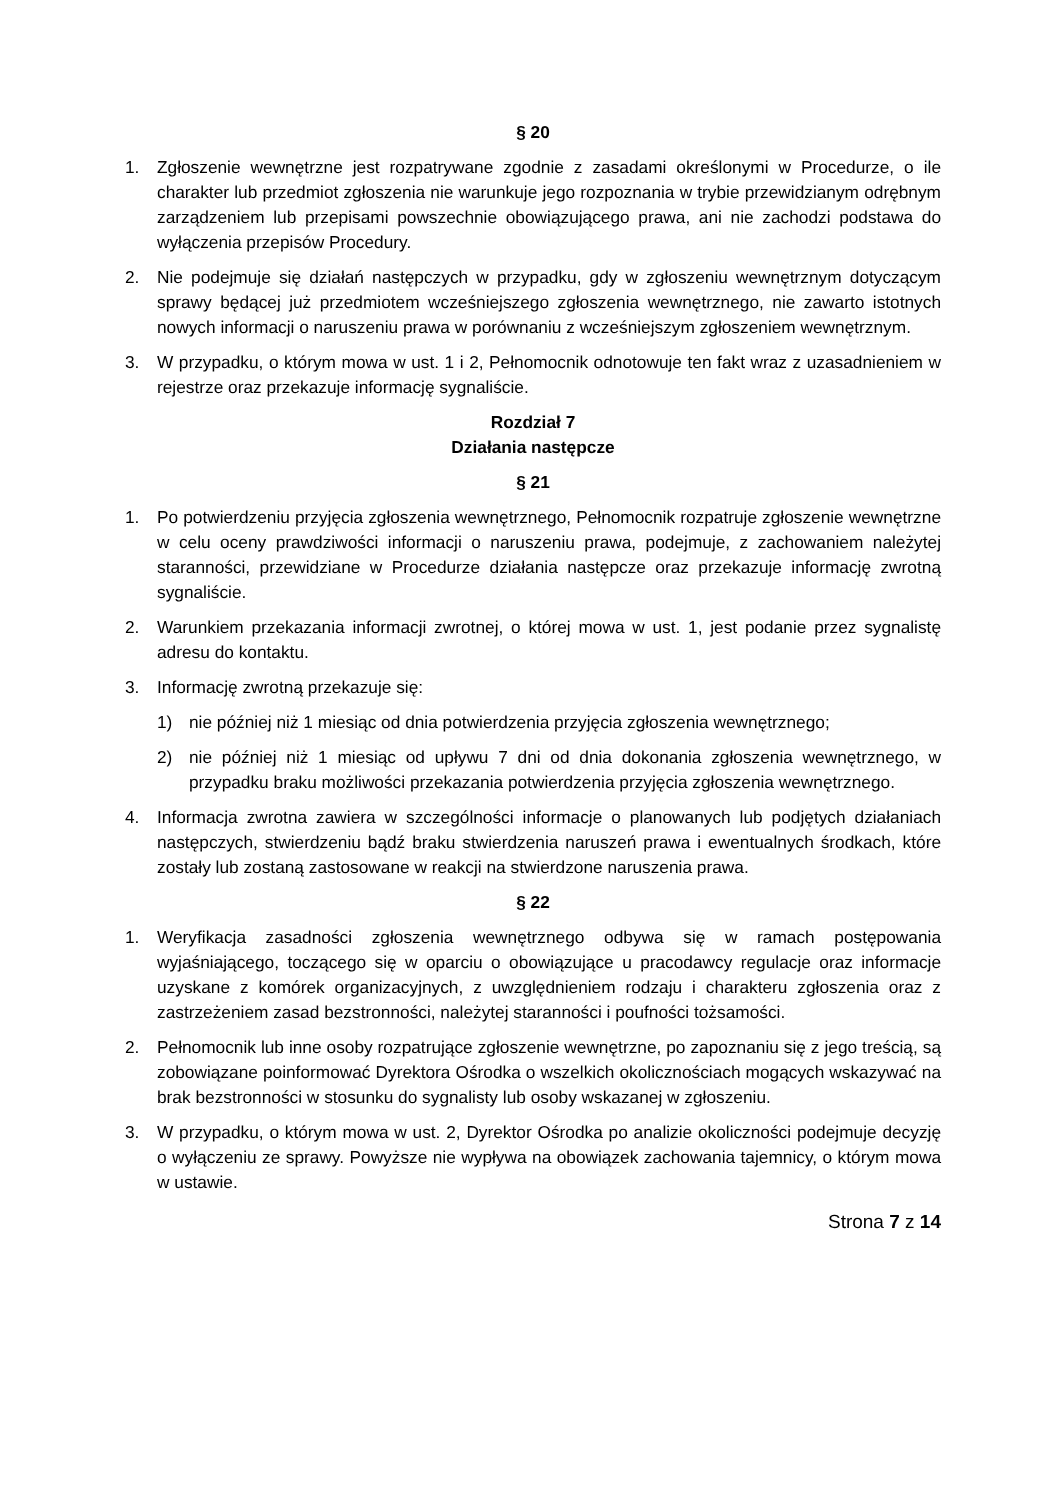§ 20
1. Zgłoszenie wewnętrzne jest rozpatrywane zgodnie z zasadami określonymi w Procedurze, o ile charakter lub przedmiot zgłoszenia nie warunkuje jego rozpoznania w trybie przewidzianym odrębnym zarządzeniem lub przepisami powszechnie obowiązującego prawa, ani nie zachodzi podstawa do wyłączenia przepisów Procedury.
2. Nie podejmuje się działań następczych w przypadku, gdy w zgłoszeniu wewnętrznym dotyczącym sprawy będącej już przedmiotem wcześniejszego zgłoszenia wewnętrznego, nie zawarto istotnych nowych informacji o naruszeniu prawa w porównaniu z wcześniejszym zgłoszeniem wewnętrznym.
3. W przypadku, o którym mowa w ust. 1 i 2, Pełnomocnik odnotowuje ten fakt wraz z uzasadnieniem w rejestrze oraz przekazuje informację sygnaliście.
Rozdział 7
Działania następcze
§ 21
1. Po potwierdzeniu przyjęcia zgłoszenia wewnętrznego, Pełnomocnik rozpatruje zgłoszenie wewnętrzne w celu oceny prawdziwości informacji o naruszeniu prawa, podejmuje, z zachowaniem należytej staranności, przewidziane w Procedurze działania następcze oraz przekazuje informację zwrotną sygnaliście.
2. Warunkiem przekazania informacji zwrotnej, o której mowa w ust. 1, jest podanie przez sygnalistę adresu do kontaktu.
3. Informację zwrotną przekazuje się:
1) nie później niż 1 miesiąc od dnia potwierdzenia przyjęcia zgłoszenia wewnętrznego;
2) nie później niż 1 miesiąc od upływu 7 dni od dnia dokonania zgłoszenia wewnętrznego, w przypadku braku możliwości przekazania potwierdzenia przyjęcia zgłoszenia wewnętrznego.
4. Informacja zwrotna zawiera w szczególności informacje o planowanych lub podjętych działaniach następczych, stwierdzeniu bądź braku stwierdzenia naruszeń prawa i ewentualnych środkach, które zostały lub zostaną zastosowane w reakcji na stwierdzone naruszenia prawa.
§ 22
1. Weryfikacja zasadności zgłoszenia wewnętrznego odbywa się w ramach postępowania wyjaśniającego, toczącego się w oparciu o obowiązujące u pracodawcy regulacje oraz informacje uzyskane z komórek organizacyjnych, z uwzględnieniem rodzaju i charakteru zgłoszenia oraz z zastrzeżeniem zasad bezstronności, należytej staranności i poufności tożsamości.
2. Pełnomocnik lub inne osoby rozpatrujące zgłoszenie wewnętrzne, po zapoznaniu się z jego treścią, są zobowiązane poinformować Dyrektora Ośrodka o wszelkich okolicznościach mogących wskazywać na brak bezstronności w stosunku do sygnalisty lub osoby wskazanej w zgłoszeniu.
3. W przypadku, o którym mowa w ust. 2, Dyrektor Ośrodka po analizie okoliczności podejmuje decyzję o wyłączeniu ze sprawy. Powyższe nie wypływa na obowiązek zachowania tajemnicy, o którym mowa w ustawie.
Strona 7 z 14